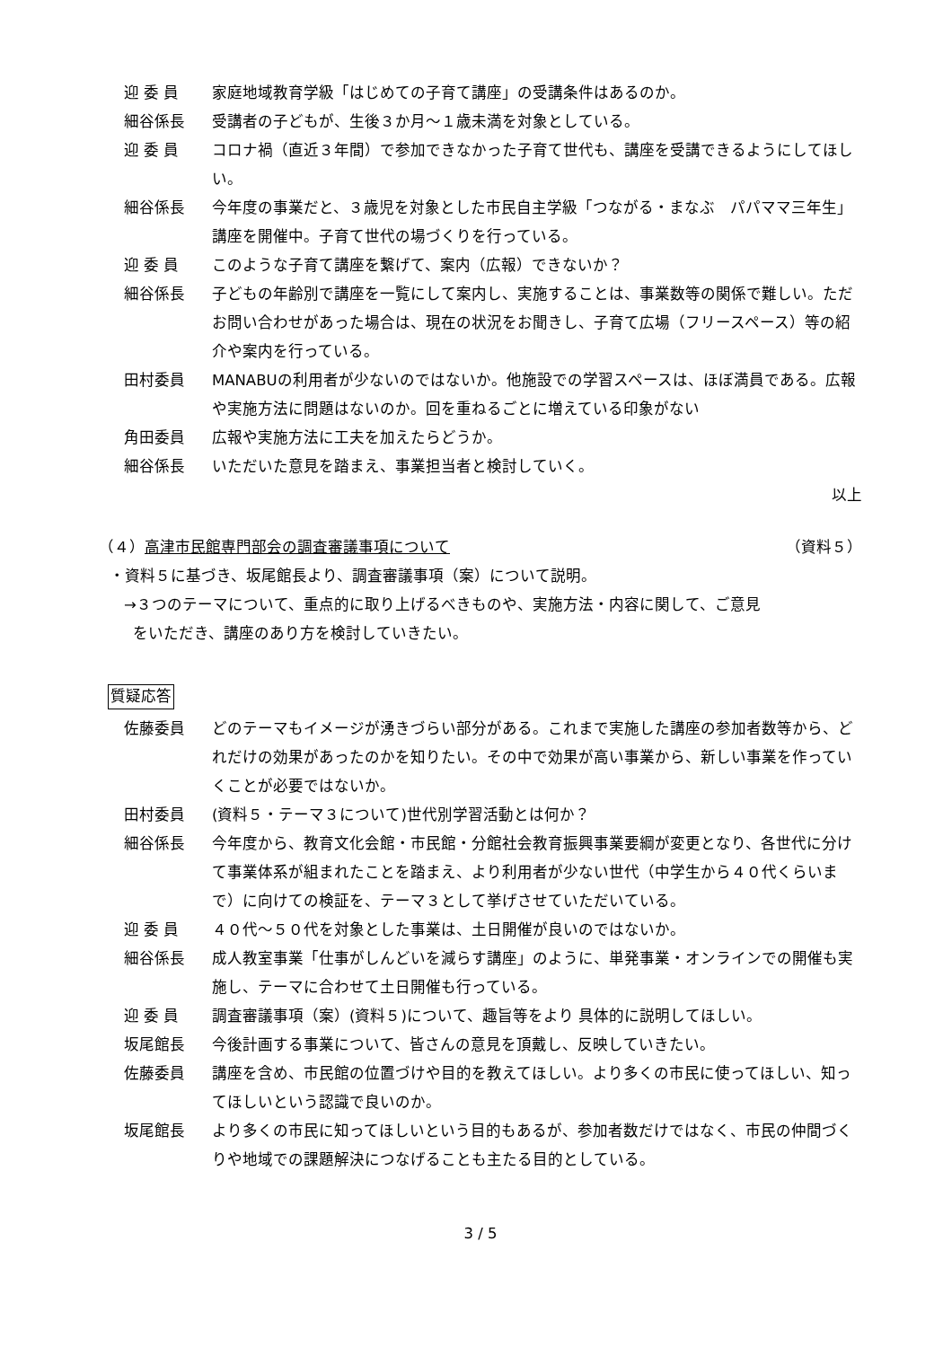迎 委 員 家庭地域教育学級「はじめての子育て講座」の受講条件はあるのか。
細谷係長 受講者の子どもが、生後３か月～１歳未満を対象としている。
迎 委 員 コロナ禍（直近３年間）で参加できなかった子育て世代も、講座を受講できるようにしてほしい。
細谷係長 今年度の事業だと、３歳児を対象とした市民自主学級「つながる・まなぶ　パパママ三年生」講座を開催中。子育て世代の場づくりを行っている。
迎 委 員 このような子育て講座を繋げて、案内（広報）できないか？
細谷係長 子どもの年齢別で講座を一覧にして案内し、実施することは、事業数等の関係で難しい。ただお問い合わせがあった場合は、現在の状況をお聞きし、子育て広場（フリースペース）等の紹介や案内を行っている。
田村委員 MANABUの利用者が少ないのではないか。他施設での学習スペースは、ほぼ満員である。広報や実施方法に問題はないのか。回を重ねるごとに増えている印象がない
角田委員 広報や実施方法に工夫を加えたらどうか。
細谷係長 いただいた意見を踏まえ、事業担当者と検討していく。
以上
（４）高津市民館専門部会の調査審議事項について （資料５）
・資料５に基づき、坂尾館長より、調査審議事項（案）について説明。
→３つのテーマについて、重点的に取り上げるべきものや、実施方法・内容に関して、ご意見
をいただき、講座のあり方を検討していきたい。
質疑応答
佐藤委員 どのテーマもイメージが湧きづらい部分がある。これまで実施した講座の参加者数等から、どれだけの効果があったのかを知りたい。その中で効果が高い事業から、新しい事業を作っていくことが必要ではないか。
田村委員 (資料５・テーマ３について)世代別学習活動とは何か？
細谷係長 今年度から、教育文化会館・市民館・分館社会教育振興事業要綱が変更となり、各世代に分けて事業体系が組まれたことを踏まえ、より利用者が少ない世代（中学生から４０代くらいまで）に向けての検証を、テーマ３として挙げさせていただいている。
迎 委 員 ４０代～５０代を対象とした事業は、土日開催が良いのではないか。
細谷係長 成人教室事業「仕事がしんどいを減らす講座」のように、単発事業・オンラインでの開催も実施し、テーマに合わせて土日開催も行っている。
迎 委 員 調査審議事項（案）(資料５)について、趣旨等をより 具体的に説明してほしい。
坂尾館長 今後計画する事業について、皆さんの意見を頂戴し、反映していきたい。
佐藤委員 講座を含め、市民館の位置づけや目的を教えてほしい。より多くの市民に使ってほしい、知ってほしいという認識で良いのか。
坂尾館長 より多くの市民に知ってほしいという目的もあるが、参加者数だけではなく、市民の仲間づくりや地域での課題解決につなげることも主たる目的としている。
3 / 5